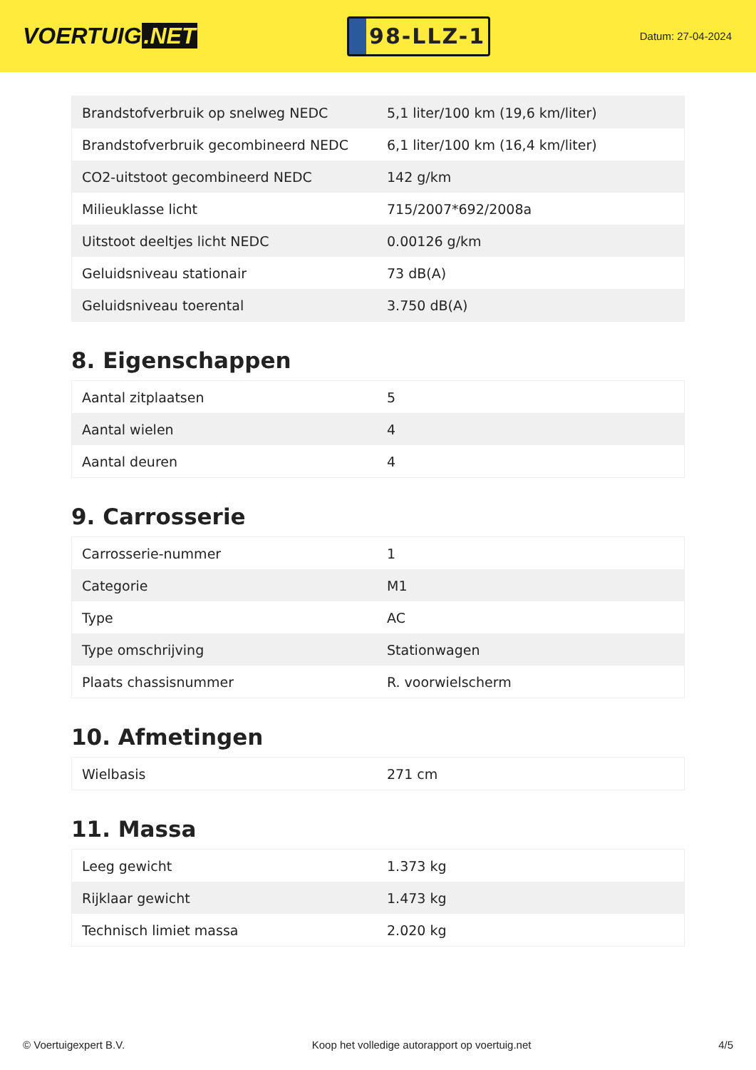VOERTUIG.NET
98-LLZ-1
Datum: 27-04-2024
| Brandstofverbruik op snelweg NEDC | 5,1 liter/100 km (19,6 km/liter) |
| Brandstofverbruik gecombineerd NEDC | 6,1 liter/100 km (16,4 km/liter) |
| CO2-uitstoot gecombineerd NEDC | 142 g/km |
| Milieuklasse licht | 715/2007*692/2008a |
| Uitstoot deeltjes licht NEDC | 0.00126 g/km |
| Geluidsniveau stationair | 73 dB(A) |
| Geluidsniveau toerental | 3.750 dB(A) |
8. Eigenschappen
| Aantal zitplaatsen | 5 |
| Aantal wielen | 4 |
| Aantal deuren | 4 |
9. Carrosserie
| Carrosserie-nummer | 1 |
| Categorie | M1 |
| Type | AC |
| Type omschrijving | Stationwagen |
| Plaats chassisnummer | R. voorwielscherm |
10. Afmetingen
| Wielbasis | 271 cm |
11. Massa
| Leeg gewicht | 1.373 kg |
| Rijklaar gewicht | 1.473 kg |
| Technisch limiet massa | 2.020 kg |
© Voertuigexpert B.V. Koop het volledige autorapport op voertuig.net 4/5